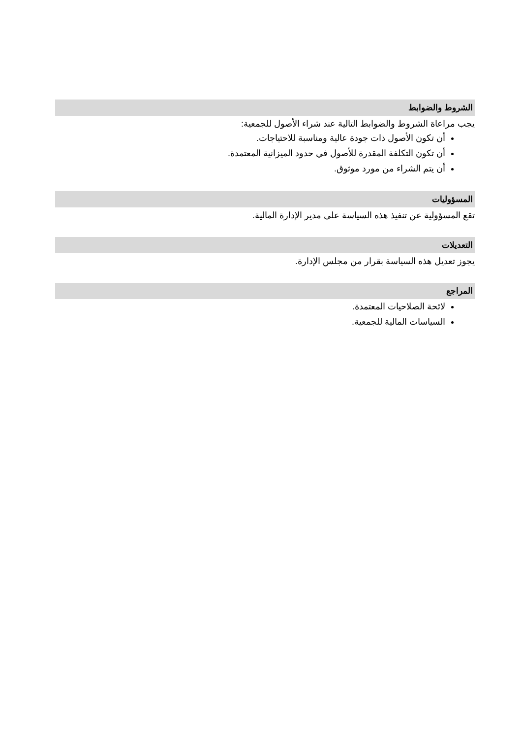الشروط والضوابط
يجب مراعاة الشروط والضوابط التالية عند شراء الأصول للجمعية:
أن تكون الأصول ذات جودة عالية ومناسبة للاحتياجات.
أن تكون التكلفة المقدرة للأصول في حدود الميزانية المعتمدة.
أن يتم الشراء من مورد موثوق.
المسؤوليات
تقع المسؤولية عن تنفيذ هذه السياسة على مدير الإدارة المالية.
التعديلات
يجوز تعديل هذه السياسة بقرار من مجلس الإدارة.
المراجع
لائحة الصلاحيات المعتمدة.
السياسات المالية للجمعية.